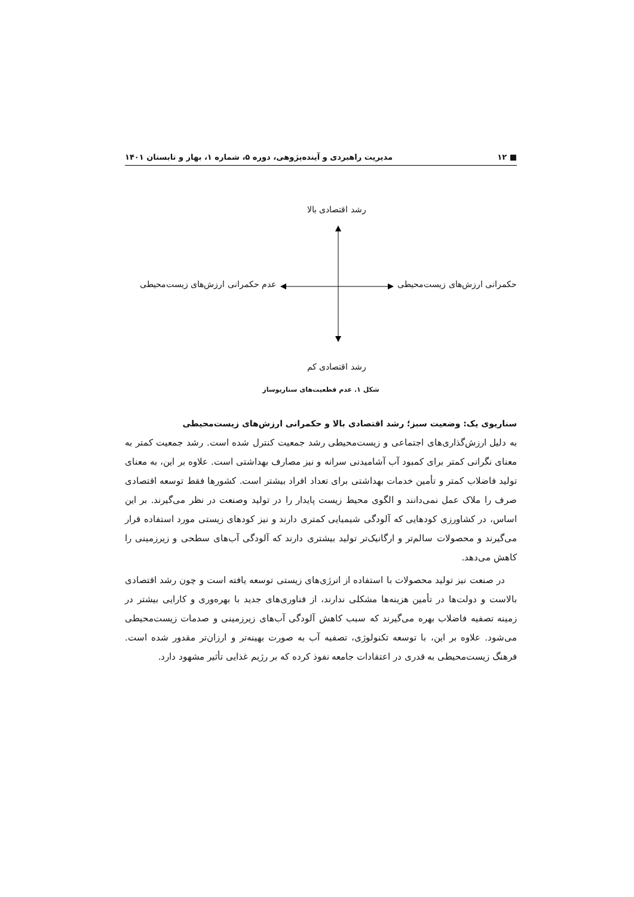■ ۱۲ مدیریت راهبردی و آینده‌پژوهی، دوره ۵، شماره ۱، بهار و تابستان ۱۴۰۱
رشد اقتصادی بالا
حکمرانی ارزش‌های زیست‌محیطی عدم حکمرانی ارزش‌های زیست‌محیطی
رشد اقتصادی کم
شکل ۱. عدم قطعیت‌های سناریوساز
سناریوی یک: وضعیت سبز؛ رشد اقتصادی بالا و حکمرانی ارزش‌های زیست‌محیطی
به دلیل ارزش‌گذاری‌های اجتماعی و زیست‌محیطی رشد جمعیت کنترل شده است. رشد جمعیت کمتر به معنای نگرانی کمتر برای کمبود آب آشامیدنی سرانه و نیز مصارف بهداشتی است. علاوه بر این، به معنای تولید فاضلاب کمتر و تأمین خدمات بهداشتی برای تعداد افراد بیشتر است. کشورها فقط توسعه اقتصادی صرف را ملاک عمل نمی‌دانند و الگوی محیط زیست پایدار را در تولید وصنعت در نظر می‌گیرند. بر این اساس، در کشاورزی کودهایی که آلودگی شیمیایی کمتری دارند و نیز کودهای زیستی مورد استفاده قرار می‌گیرند و محصولات سالم‌تر و ارگانیک‌تر تولید بیشتری دارند که آلودگی آب‌های سطحی و زیرزمینی را کاهش می‌دهد.
در صنعت نیز تولید محصولات با استفاده از انرژی‌های زیستی توسعه یافته است و چون رشد اقتصادی بالاست و دولت‌ها در تأمین هزینه‌ها مشکلی ندارند، از فناوری‌های جدید با بهره‌وری و کارایی بیشتر در زمینه تصفیه فاضلاب بهره می‌گیرند که سبب کاهش آلودگی آب‌های زیرزمینی و صدمات زیست‌محیطی می‌شود. علاوه بر این، با توسعه تکنولوژی، تصفیه آب به صورت بهینه‌تر و ارزان‌تر مقدور شده است. فرهنگ زیست‌محیطی به قدری در اعتقادات جامعه نفوذ کرده که بر رژیم غذایی تأثیر مشهود دارد.